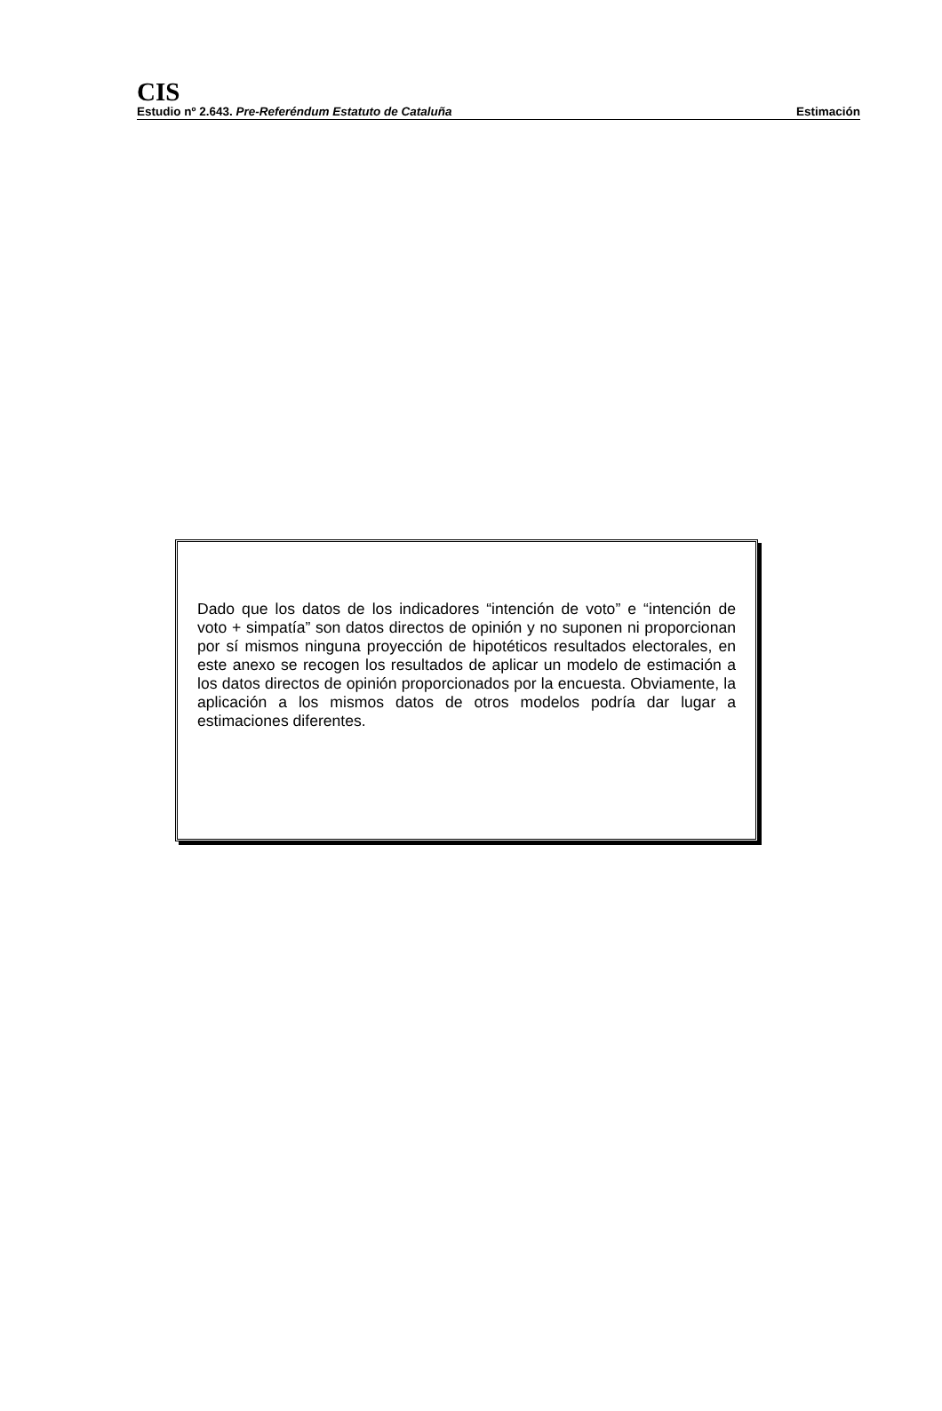CIS
Estudio nº 2.643. Pre-Referéndum Estatuto de Cataluña Estimación
Dado que los datos de los indicadores “intención de voto” e “intención de voto + simpatía” son datos directos de opinión y no suponen ni proporcionan por sí mismos ninguna proyección de hipotéticos resultados electorales, en este anexo se recogen los resultados de aplicar un modelo de estimación a los datos directos de opinión proporcionados por la encuesta. Obviamente, la aplicación a los mismos datos de otros modelos podría dar lugar a estimaciones diferentes.